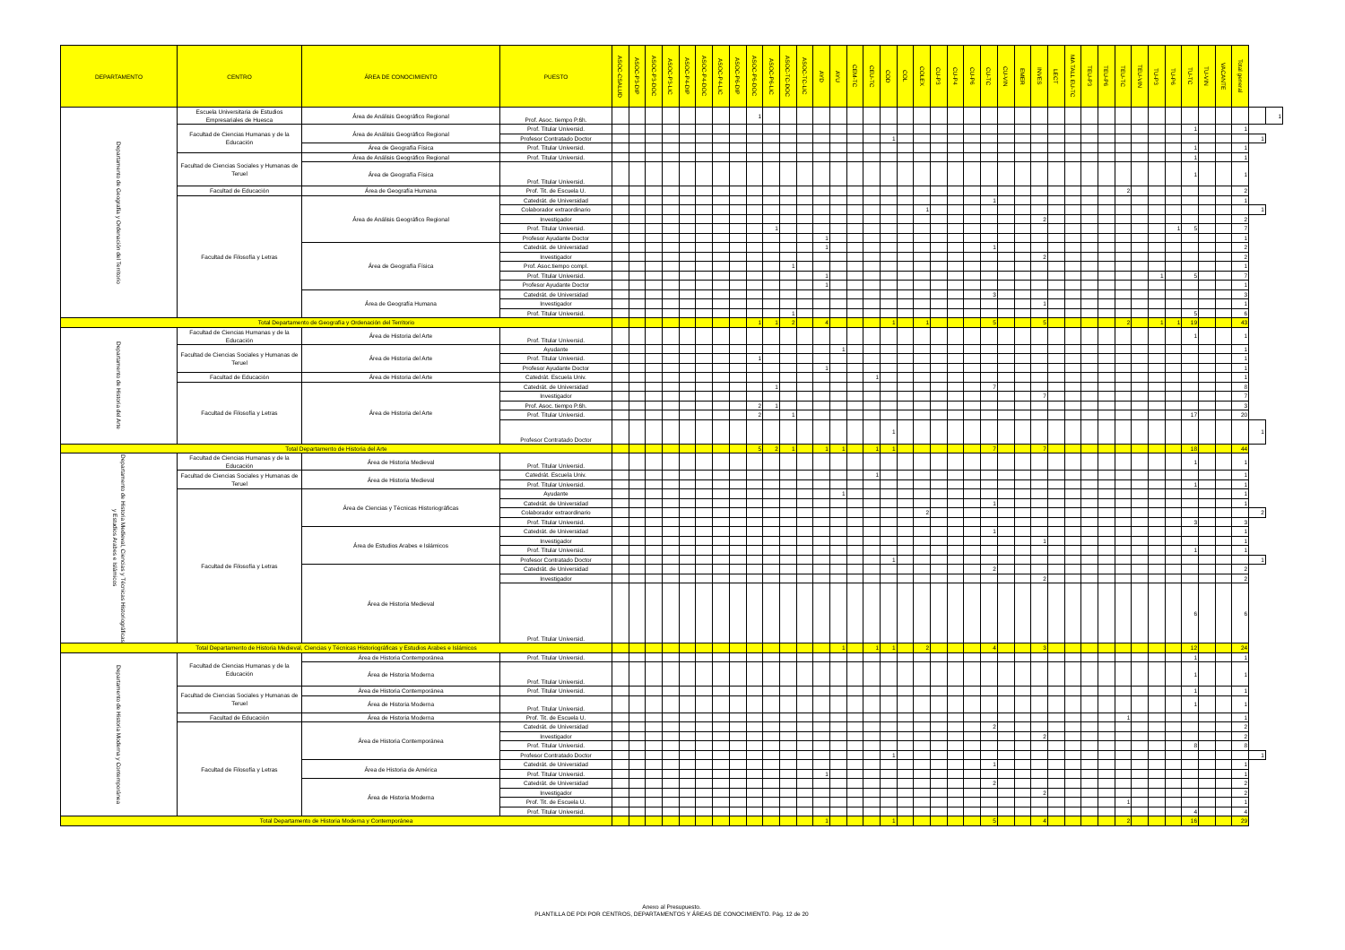| DEPARTAMENTO | CENTRO | ÁREA DE CONOCIMIENTO | PUESTO | ASOC-CSALUD | ASOC-P3-DIP | ASOC-P3-DOC | ASOC-P3-LIC | ASOC-P4-DIP | ASOC-P4-DOC | ASOC-P4-LIC | ASOC-P6-DIP | ASOC-P6-DOC | ASOC-P6-LIC | ASOC-TC-DOC | ASOC-TC-LIC | AYD | AYU | CEM-TC | CEU-TC | COD | COL | COLEX | CU-P3 | CU-P4 | CU-P6 | CU-TC | CU-VIN | EMER | INVES | LECT | MA TALL EU-TC | TEU-P3 | TEU-P6 | TEU-TC | TEU-VIN | TU-P3 | TU-P6 | TU-TC | TU-VIN | VACANTE | Total general | | |
| --- | --- | --- | --- | --- | --- | --- | --- | --- | --- | --- | --- | --- | --- | --- | --- | --- | --- | --- | --- | --- | --- | --- | --- | --- | --- | --- | --- | --- | --- | --- | --- | --- | --- | --- | --- | --- | --- | --- | --- | --- | --- | --- | --- |
| Departamento de Geografía y Ordenación del Territorio | Escuela Universitaria de Estudios Empresariales de Huesca | Área de Análisis Geográfico Regional | Prof. Asoc. tiempo P.6h. | | | | | | | | | 1 | | | | | | | | | | | | | | | | | | | | | | | | | | | | | | | 1 |
| | Facultad de Ciencias Humanas y de la Educación | Área de Análisis Geográfico Regional | Prof. Titular Universid. | | | | | | | | | | | | | | | | | | | | | | | | | | | | | | | | | | | 1 | | | 1 | | |
| | | | Profesor Contratado Doctor | | | | | | | | | | | | | | | | | 1 | | | | | | | | | | | | | | | | | | | | | | 1 | |
| | | Área de Geografía Física | Prof. Titular Universid. | | | | | | | | | | | | | | | | | | | | | | | | | | | | | | | | | | | 1 | | | 1 | | |
| | Facultad de Ciencias Sociales y Humanas de Teruel | Área de Análisis Geográfico Regional | Prof. Titular Universid. | | | | | | | | | | | | | | | | | | | | | | | | | | | | | | | | | | | 1 | | | 1 | | |
| | | Área de Geografía Física | Prof. Titular Universid. | | | | | | | | | | | | | | | | | | | | | | | | | | | | | | | | | | | 1 | | | 1 | | |
| | Facultad de Educación | Área de Geografía Humana | Prof. Tit. de Escuela U. | | | | | | | | | | | | | | | | | | | | | | | | | | | | | | | 2 | | | | | | | 2 | | |
| | Facultad de Filosofía y Letras | Área de Análisis Geográfico Regional | Catedrát. de Universidad | | | | | | | | | | | | | | | | | | | | | | | 1 | | | | | | | | | | | | | | | 1 | | |
| | | | Colaborador extraordinario | | | | | | | | | | | | | | | | | | | 1 | | | | | | | | | | | | | | | | | | | | 1 | |
| | | | Investigador | | | | | | | | | | | | | | | | | | | | | | | | | | 2 | | | | | | | | | | | | 2 | | |
| | | | Prof. Titular Universid. | | | | | | | | | | 1 | | | | | | | | | | | | | | | | | | | | | | | | 1 | 5 | | | 7 | | |
| | | | Profesor Ayudante Doctor | | | | | | | | | | | | | 1 | | | | | | | | | | | | | | | | | | | | | | | | | 1 | | |
| | | Área de Geografía Física | Catedrát. de Universidad | | | | | | | | | | | | | 1 | | | | | | | | | | 1 | | | | | | | | | | | | | | | 2 | | |
| | | | Investigador | | | | | | | | | | | | | | | | | | | | | | | | | | 2 | | | | | | | | | | | | 2 | | |
| | | | Prof. Asoc.tiempo compl. | | | | | | | | | | | 1 | | | | | | | | | | | | | | | | | | | | | | | | | | | 1 | | |
| | | | Prof. Titular Universid. | | | | | | | | | | | | | 1 | | | | | | | | | | | | | | | | | | | | 1 | | 5 | | | 7 | | |
| | | | Profesor Ayudante Doctor | | | | | | | | | | | | | 1 | | | | | | | | | | | | | | | | | | | | | | | | | 1 | | |
| | | Área de Geografía Humana | Catedrát. de Universidad | | | | | | | | | | | | | | | | | | | | | | | 3 | | | | | | | | | | | | | | | 3 | | |
| | | | Investigador | | | | | | | | | | | | | | | | | | | | | | | | | | 1 | | | | | | | | | | | | 1 | | |
| | | | Prof. Titular Universid. | | | | | | | | | | | 1 | | | | | | | | | | | | | | | | | | | | | | | | 5 | | | 6 | | |
| Total Departamento de Geografía y Ordenación del Territorio | | | | | | | | | | | | 1 | 1 | 2 | | 4 | | | | 1 | | 1 | | | | 5 | | | 5 | | | | | 2 | | 1 | 1 | 19 | | | 43 | | |
| Departamento de Historia del Arte | Facultad de Ciencias Humanas y de la Educación | Área de Historia del Arte | Prof. Titular Universid. | | | | | | | | | | | | | | | | | | | | | | | | | | | | | | | | | | | 1 | | | 1 | | |
| | Facultad de Ciencias Sociales y Humanas de Teruel | Área de Historia del Arte | Ayudante | | | | | | | | | | | | | | 1 | | | | | | | | | | | | | | | | | | | | | | | | 1 | | |
| | | | Prof. Titular Universid. | | | | | | | | | 1 | | | | | | | | | | | | | | | | | | | | | | | | | | | | | 1 | | |
| | | | Profesor Ayudante Doctor | | | | | | | | | | | | | 1 | | | | | | | | | | | | | | | | | | | | | | | | | 1 | | |
| | Facultad de Educación | Área de Historia del Arte | Catedrát. Escuela Univ. | | | | | | | | | | | | | | | | 1 | | | | | | | | | | | | | | | | | | | | | | 1 | | |
| | Facultad de Filosofía y Letras | Área de Historia del Arte | Catedrát. de Universidad | | | | | | | | | | 1 | | | | | | | | | | | | | 7 | | | | | | | | | | | | | | | 8 | | |
| | | | Investigador | | | | | | | | | | | | | | | | | | | | | | | | | | 7 | | | | | | | | | | | | 7 | | |
| | | | Prof. Asoc. tiempo P.6h. | | | | | | | | | 2 | 1 | | | | | | | | | | | | | | | | | | | | | | | | | | | | 3 | | |
| | | | Prof. Titular Universid. | | | | | | | | | 2 | | 1 | | | | | | | | | | | | | | | | | | | | | | | | 17 | | | 20 | | |
| | | | Profesor Contratado Doctor | | | | | | | | | | | | | | | | | 1 | | | | | | | | | | | | | | | | | | | | | | 1 | |
| Total Departamento de Historia del Arte | | | | | | | | | | | | 5 | 2 | 1 | | 1 | 1 | | 1 | 1 | | | | | | 7 | | | 7 | | | | | | | | | 18 | | | 44 | | |
| Departamento de Historia Medieval, Ciencias y Técnicas Historiográficas y Estudios Arabes e Islámicos | Facultad de Ciencias Humanas y de la Educación | Área de Historia Medieval | Prof. Titular Universid. | | | | | | | | | | | | | | | | | | | | | | | | | | | | | | | | | | | 1 | | | 1 | | |
| | Facultad de Ciencias Sociales y Humanas de Teruel | Área de Historia Medieval | Catedrát. Escuela Univ. | | | | | | | | | | | | | | | | 1 | | | | | | | | | | | | | | | | | | | | | | 1 | | |
| | | | Prof. Titular Universid. | | | | | | | | | | | | | | | | | | | | | | | | | | | | | | | | | | | 1 | | | 1 | | |
| | Facultad de Filosofía y Letras | Área de Ciencias y Técnicas Historiográficas | Ayudante | | | | | | | | | | | | | | 1 | | | | | | | | | | | | | | | | | | | | | | | | 1 | | |
| | | | Catedrát. de Universidad | | | | | | | | | | | | | | | | | | | | | | | 1 | | | | | | | | | | | | | | | 1 | | |
| | | | Colaborador extraordinario | | | | | | | | | | | | | | | | | | | 2 | | | | | | | | | | | | | | | | | | | | 2 | |
| | | | Prof. Titular Universid. | | | | | | | | | | | | | | | | | | | | | | | | | | | | | | | | | | | 3 | | | 3 | | |
| | | Área de Estudios Arabes e Islámicos | Catedrát. de Universidad | | | | | | | | | | | | | | | | | | | | | | | 1 | | | | | | | | | | | | | | | 1 | | |
| | | | Investigador | | | | | | | | | | | | | | | | | | | | | | | | | | 1 | | | | | | | | | | | | 1 | | |
| | | | Prof. Titular Universid. | | | | | | | | | | | | | | | | | | | | | | | | | | | | | | | | | | | 1 | | | 1 | | |
| | | | Profesor Contratado Doctor | | | | | | | | | | | | | | | | | 1 | | | | | | | | | | | | | | | | | | | | | | 1 | |
| | | Área de Historia Medieval | Catedrát. de Universidad | | | | | | | | | | | | | | | | | | | | | | | 2 | | | | | | | | | | | | | | | 2 | | |
| | | | Investigador | | | | | | | | | | | | | | | | | | | | | | | | | | 2 | | | | | | | | | | | | 2 | | |
| | | | Prof. Titular Universid. | | | | | | | | | | | | | | | | | | | | | | | | | | | | | | | | | | | 6 | | | 6 | | |
| Total Departamento de Historia Medieval, Ciencias y Técnicas Historiográficas y Estudios Arabes e Islámicos | | | | | | | | | | | | | | | | | 1 | | 1 | 1 | | 2 | | | | 4 | | | 3 | | | | | | | | | 12 | | | 24 | | |
| Departamento de Historia Moderna y Contemporánea | Facultad de Ciencias Humanas y de la Educación | Área de Historia Contemporánea | Prof. Titular Universid. | | | | | | | | | | | | | | | | | | | | | | | | | | | | | | | | | | | 1 | | | 1 | | |
| | | Área de Historia Moderna | Prof. Titular Universid. | | | | | | | | | | | | | | | | | | | | | | | | | | | | | | | | | | | 1 | | | 1 | | |
| | Facultad de Ciencias Sociales y Humanas de Teruel | Área de Historia Contemporánea | Prof. Titular Universid. | | | | | | | | | | | | | | | | | | | | | | | | | | | | | | | | | | | 1 | | | 1 | | |
| | | Área de Historia Moderna | Prof. Titular Universid. | | | | | | | | | | | | | | | | | | | | | | | | | | | | | | | | | | | 1 | | | 1 | | |
| | Facultad de Educación | Área de Historia Moderna | Prof. Tit. de Escuela U. | | | | | | | | | | | | | | | | | | | | | | | | | | | | | | | 1 | | | | | | | 1 | | |
| | Facultad de Filosofía y Letras | Área de Historia Contemporánea | Catedrát. de Universidad | | | | | | | | | | | | | | | | | | | | | | | 2 | | | | | | | | | | | | | | | 2 | | |
| | | | Investigador | | | | | | | | | | | | | | | | | | | | | | | | | | 2 | | | | | | | | | | | | 2 | | |
| | | | Prof. Titular Universid. | | | | | | | | | | | | | | | | | | | | | | | | | | | | | | | | | | | 8 | | | 8 | | |
| | | | Profesor Contratado Doctor | | | | | | | | | | | | | | | | | 1 | | | | | | | | | | | | | | | | | | | | | | 1 | |
| | | Área de Historia de América | Catedrát. de Universidad | | | | | | | | | | | | | | | | | | | | | | | 1 | | | | | | | | | | | | | | | 1 | | |
| | | | Prof. Titular Universid. | | | | | | | | | | | | | 1 | | | | | | | | | | | | | | | | | | | | | | | | | 1 | | |
| | | Área de Historia Moderna | Catedrát. de Universidad | | | | | | | | | | | | | | | | | | | | | | | 2 | | | | | | | | | | | | | | | 2 | | |
| | | | Investigador | | | | | | | | | | | | | | | | | | | | | | | | | | 2 | | | | | | | | | | | | 2 | | |
| | | | Prof. Tit. de Escuela U. | | | | | | | | | | | | | | | | | | | | | | | | | | | | | | | 1 | | | | | | | 1 | | |
| | | | Prof. Titular Universid. | | | | | | | | | | | | | | | | | | | | | | | | | | | | | | | | | | | 4 | | | 4 | | |
| Total Departamento de Historia Moderna y Contemporánea | | | | | | | | | | | | | | | | 1 | | | | 1 | | | | | | 5 | | | 4 | | | | | 2 | | | | 16 | | | 29 | | |
Anexo al Presupuesto.
PLANTILLA DE PDI POR CENTROS, DEPARTAMENTOS Y ÁREAS DE CONOCIMIENTO. Pág. 12 de 20